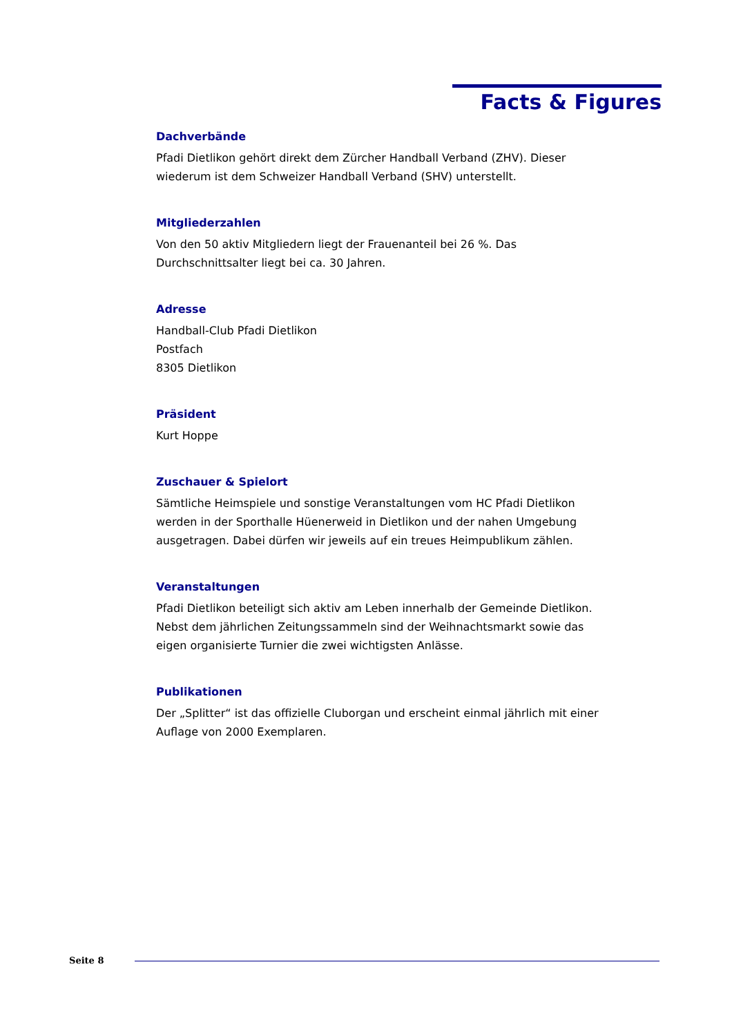Facts & Figures
Dachverbände
Pfadi Dietlikon gehört direkt dem Zürcher Handball Verband (ZHV). Dieser wiederum ist dem Schweizer Handball Verband (SHV) unterstellt.
Mitgliederzahlen
Von den 50 aktiv Mitgliedern liegt der Frauenanteil bei 26 %. Das
Durchschnittsalter liegt bei ca. 30 Jahren.
Adresse
Handball-Club Pfadi Dietlikon
Postfach
8305 Dietlikon
Präsident
Kurt Hoppe
Zuschauer & Spielort
Sämtliche Heimspiele und sonstige Veranstaltungen vom HC Pfadi Dietlikon werden in der Sporthalle Hüenerweid in Dietlikon und der nahen Umgebung ausgetragen. Dabei dürfen wir jeweils auf ein treues Heimpublikum zählen.
Veranstaltungen
Pfadi Dietlikon beteiligt sich aktiv am Leben innerhalb der Gemeinde Dietlikon. Nebst dem jährlichen Zeitungssammeln sind der Weihnachtsmarkt sowie das eigen organisierte Turnier die zwei wichtigsten Anlässe.
Publikationen
Der „Splitter“ ist das offizielle Cluborgan und erscheint einmal jährlich mit einer Auflage von 2000 Exemplaren.
Seite 8